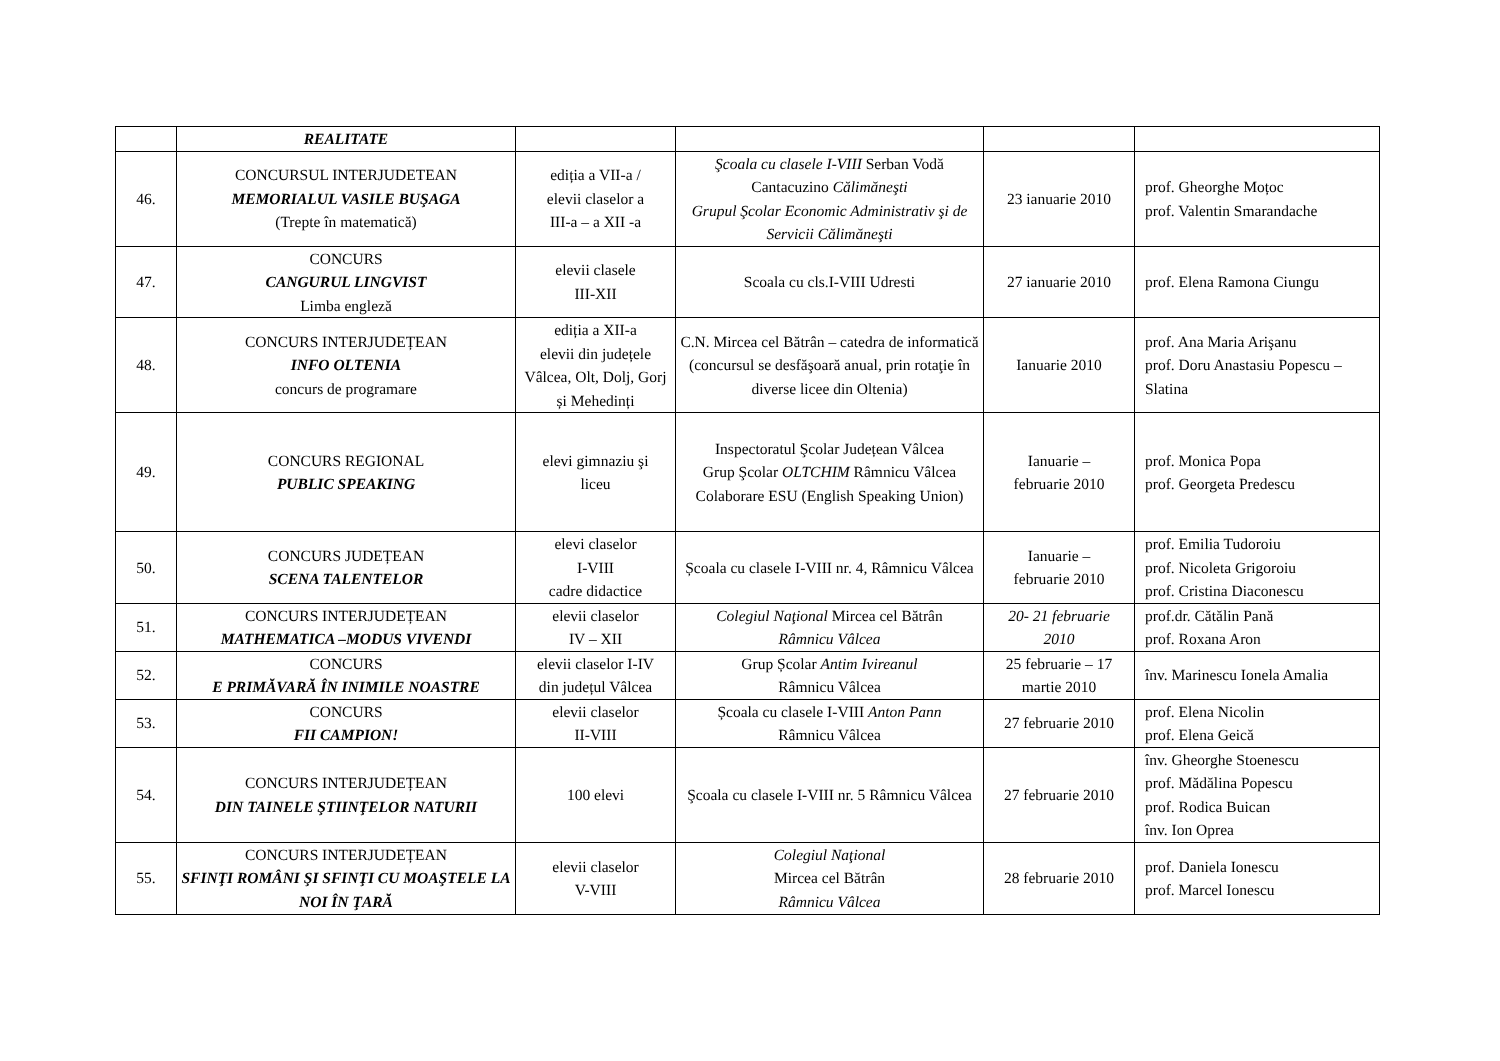| | REALITATE | | | | |
| 46. | CONCURSUL INTERJUDETEAN MEMORIALUL VASILE BUŞAGA (Trepte în matematică) | ediția a VII-a / elevii claselor a III-a – a XII -a | Şcoala cu clasele I-VIII Serban Vodă Cantacuzino Călimăneşti Grupul Şcolar Economic Administrativ şi de Servicii Călimăneşti | 23 ianuarie 2010 | prof. Gheorghe Moțoc prof. Valentin Smarandache |
| 47. | CONCURS CANGURUL LINGVIST Limba engleză | elevii clasele III-XII | Scoala cu cls.I-VIII Udresti | 27 ianuarie 2010 | prof. Elena Ramona Ciungu |
| 48. | CONCURS INTERJUDEȚEAN INFO OLTENIA concurs de programare | ediția a XII-a elevii din județele Vâlcea, Olt, Dolj, Gorj și Mehedinți | C.N. Mircea cel Bătrân – catedra de informatică (concursul se desfăşoară anual, prin rotaţie în diverse licee din Oltenia) | Ianuarie 2010 | prof. Ana Maria Arişanu prof. Doru Anastasiu Popescu – Slatina |
| 49. | CONCURS REGIONAL PUBLIC SPEAKING | elevi gimnaziu şi liceu | Inspectoratul Şcolar Județean Vâlcea Grup Şcolar OLTCHIM Râmnicu Vâlcea Colaborare ESU (English Speaking Union) | Ianuarie – februarie 2010 | prof. Monica Popa prof. Georgeta Predescu |
| 50. | CONCURS JUDEȚEAN SCENA TALENTELOR | elevi claselor I-VIII cadre didactice | Școala cu clasele I-VIII nr. 4, Râmnicu Vâlcea | Ianuarie – februarie 2010 | prof. Emilia Tudoroiu prof. Nicoleta Grigoroiu prof. Cristina Diaconescu |
| 51. | CONCURS INTERJUDEȚEAN MATHEMATICA –MODUS VIVENDI | elevii claselor IV – XII | Colegiul Naţional Mircea cel Bătrân Râmnicu Vâlcea | 20- 21 februarie 2010 | prof.dr. Cătălin Pană prof. Roxana Aron |
| 52. | CONCURS E PRIMĂVARĂ ÎN INIMILE NOASTRE | elevii claselor I-IV din județul Vâlcea | Grup Școlar Antim Ivireanul Râmnicu Vâlcea | 25 februarie – 17 martie 2010 | înv. Marinescu Ionela Amalia |
| 53. | CONCURS FII CAMPION! | elevii claselor II-VIII | Școala cu clasele I-VIII Anton Pann Râmnicu Vâlcea | 27 februarie 2010 | prof. Elena Nicolin prof. Elena Geică |
| 54. | CONCURS INTERJUDEȚEAN DIN TAINELE ŞTIINŢELOR NATURII | 100 elevi | Şcoala cu clasele I-VIII nr. 5 Râmnicu Vâlcea | 27 februarie 2010 | înv. Gheorghe Stoenescu prof. Mădălina Popescu prof. Rodica Buican înv. Ion Oprea |
| 55. | CONCURS INTERJUDEȚEAN SFINŢI ROMÂNI ŞI SFINŢI CU MOAŞTELE LA NOI ÎN ŢARĂ | elevii claselor V-VIII | Colegiul Naţional Mircea cel Bătrân Râmnicu Vâlcea | 28 februarie 2010 | prof. Daniela Ionescu prof. Marcel Ionescu |